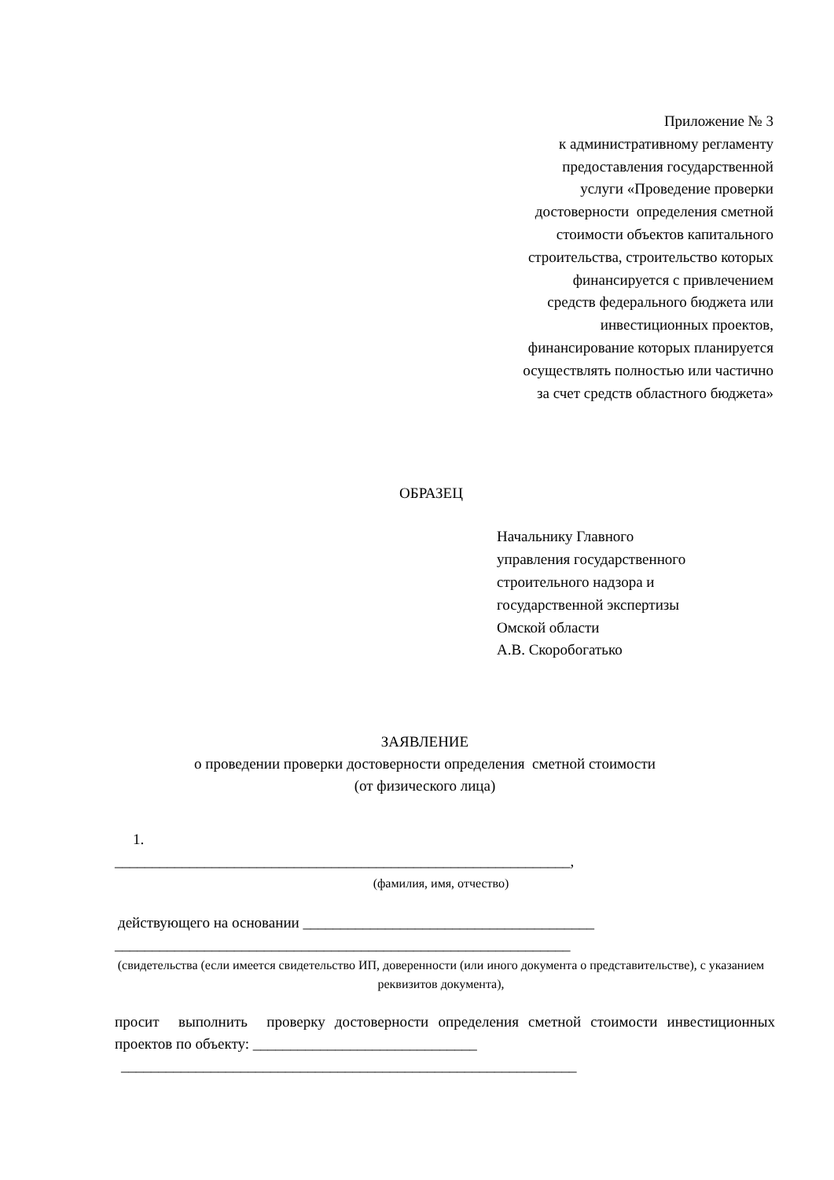Приложение № 3
к административному регламенту
предоставления государственной
услуги «Проведение проверки
достоверности определения сметной
стоимости объектов капитального
строительства, строительство которых
финансируется с привлечением
средств федерального бюджета или
инвестиционных проектов,
финансирование которых планируется
осуществлять полностью или частично
за счет средств областного бюджета»
ОБРАЗЕЦ
Начальнику Главного
управления государственного
строительного надзора и
государственной экспертизы
Омской области
А.В. Скоробогатько
ЗАЯВЛЕНИЕ
о проведении проверки достоверности определения сметной стоимости
(от физического лица)
1.
_____________________________________________________________,
(фамилия, имя, отчество)
действующего на основании _______________________________________
_____________________________________________________________
(свидетельства (если имеется свидетельство ИП, доверенности (или иного документа о представительстве), с указанием реквизитов документа),
просит выполнить проверку достоверности определения сметной стоимости инвестиционных проектов по объекту: ______________________________
_____________________________________________________________